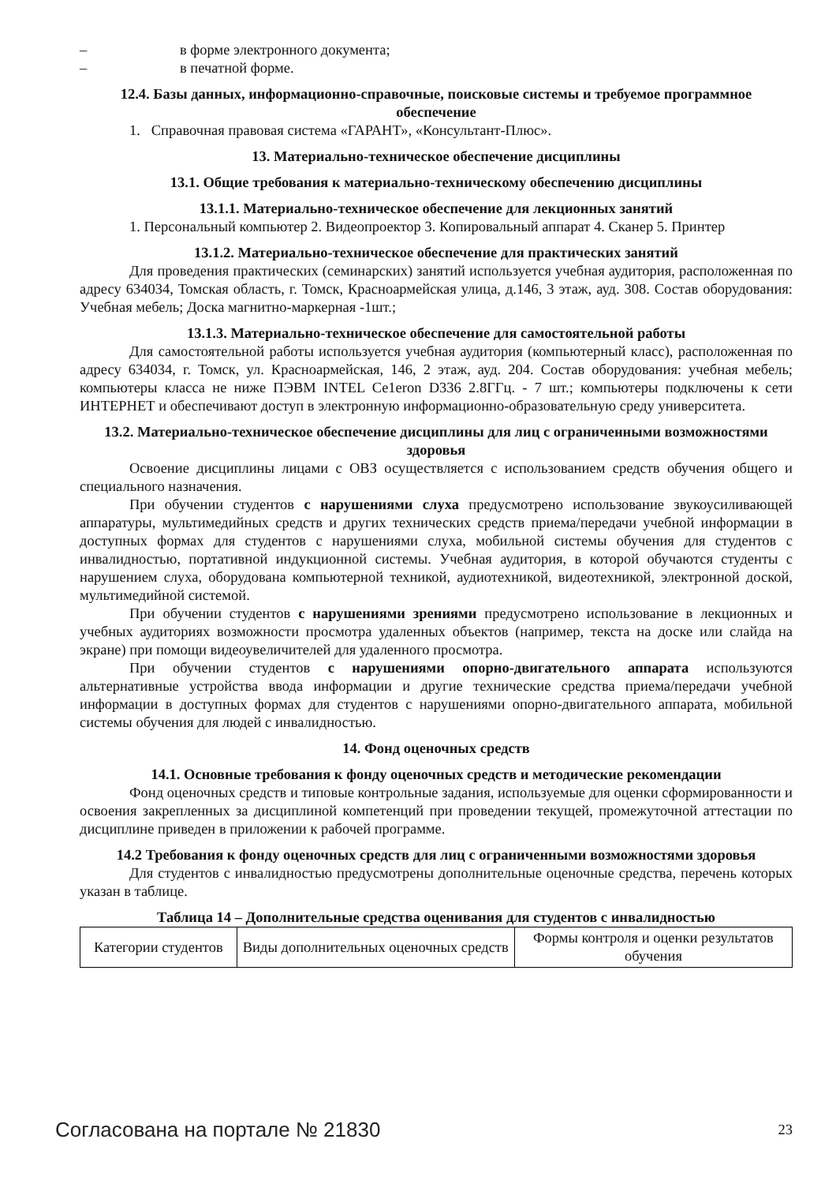– в форме электронного документа;
– в печатной форме.
12.4. Базы данных, информационно-справочные, поисковые системы и требуемое программное обеспечение
1. Справочная правовая система «ГАРАНТ», «Консультант-Плюс».
13. Материально-техническое обеспечение дисциплины
13.1. Общие требования к материально-техническому обеспечению дисциплины
13.1.1. Материально-техническое обеспечение для лекционных занятий
1. Персональный компьютер 2. Видеопроектор 3. Копировальный аппарат 4. Сканер 5. Принтер
13.1.2. Материально-техническое обеспечение для практических занятий
Для проведения практических (семинарских) занятий используется учебная аудитория, расположенная по адресу 634034, Томская область, г. Томск, Красноармейская улица, д.146, 3 этаж, ауд. 308. Состав оборудования: Учебная мебель; Доска магнитно-маркерная -1шт.;
13.1.3. Материально-техническое обеспечение для самостоятельной работы
Для самостоятельной работы используется учебная аудитория (компьютерный класс), расположенная по адресу 634034, г. Томск, ул. Красноармейская, 146, 2 этаж, ауд. 204. Состав оборудования: учебная мебель; компьютеры класса не ниже ПЭВМ INTEL Ce1eron D336 2.8ГГц. - 7 шт.; компьютеры подключены к сети ИНТЕРНЕТ и обеспечивают доступ в электронную информационно-образовательную среду университета.
13.2. Материально-техническое обеспечение дисциплины для лиц с ограниченными возможностями здоровья
Освоение дисциплины лицами с ОВЗ осуществляется с использованием средств обучения общего и специального назначения.
При обучении студентов с нарушениями слуха предусмотрено использование звукоусиливающей аппаратуры, мультимедийных средств и других технических средств приема/передачи учебной информации в доступных формах для студентов с нарушениями слуха, мобильной системы обучения для студентов с инвалидностью, портативной индукционной системы. Учебная аудитория, в которой обучаются студенты с нарушением слуха, оборудована компьютерной техникой, аудиотехникой, видеотехникой, электронной доской, мультимедийной системой.
При обучении студентов с нарушениями зрениями предусмотрено использование в лекционных и учебных аудиториях возможности просмотра удаленных объектов (например, текста на доске или слайда на экране) при помощи видеоувеличителей для удаленного просмотра.
При обучении студентов с нарушениями опорно-двигательного аппарата используются альтернативные устройства ввода информации и другие технические средства приема/передачи учебной информации в доступных формах для студентов с нарушениями опорно-двигательного аппарата, мобильной системы обучения для людей с инвалидностью.
14. Фонд оценочных средств
14.1. Основные требования к фонду оценочных средств и методические рекомендации
Фонд оценочных средств и типовые контрольные задания, используемые для оценки сформированности и освоения закрепленных за дисциплиной компетенций при проведении текущей, промежуточной аттестации по дисциплине приведен в приложении к рабочей программе.
14.2 Требования к фонду оценочных средств для лиц с ограниченными возможностями здоровья
Для студентов с инвалидностью предусмотрены дополнительные оценочные средства, перечень которых указан в таблице.
Таблица 14 – Дополнительные средства оценивания для студентов с инвалидностью
| Категории студентов | Виды дополнительных оценочных средств | Формы контроля и оценки результатов обучения |
Согласована на портале № 21830 23